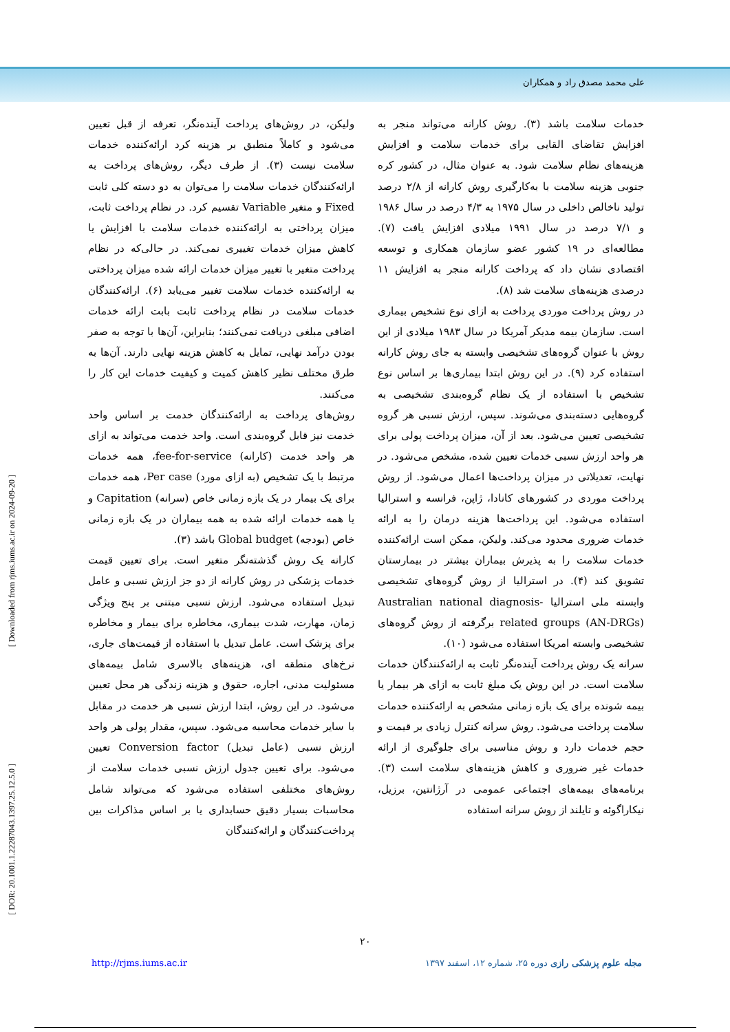علی محمد مصدق راد و همکاران
ولیکن، در روش‌های پرداخت آینده‌نگر، تعرفه از قبل تعیین می‌شود و کاملاً منطبق بر هزینه کرد ارائه‌کننده خدمات سلامت نیست (۳). از طرف دیگر، روش‌های پرداخت به ارائه‌کنندگان خدمات سلامت را می‌توان به دو دسته کلی ثابت Fixed و متغیر Variable تقسیم کرد. در نظام پرداخت ثابت، میزان پرداختی به ارائه‌کننده خدمات سلامت با افزایش یا کاهش میزان خدمات تغییری نمی‌کند. در حالی‌که در نظام پرداخت متغیر با تغییر میزان خدمات ارائه شده میزان پرداختی به ارائه‌کننده خدمات سلامت تغییر می‌یابد (۶). ارائه‌کنندگان خدمات سلامت در نظام پرداخت ثابت بابت ارائه خدمات اضافی مبلغی دریافت نمی‌کنند؛ بنابراین، آن‌ها با توجه به صفر بودن درآمد نهایی، تمایل به کاهش هزینه نهایی دارند. آن‌ها به طرق مختلف نظیر کاهش کمیت و کیفیت خدمات این کار را می‌کنند.
روش‌های پرداخت به ارائه‌کنندگان خدمت بر اساس واحد خدمت نیز قابل گروه‌بندی است. واحد خدمت می‌تواند به ازای هر واحد خدمت (کارانه) fee-for-service، همه خدمات مرتبط با یک تشخیص (به ازای مورد) Per case، همه خدمات برای یک بیمار در یک بازه زمانی خاص (سرانه) Capitation و یا همه خدمات ارائه شده به همه بیماران در یک بازه زمانی خاص (بودجه) Global budget باشد (۳).
کارانه یک روش گذشته‌نگر متغیر است. برای تعیین قیمت خدمات پزشکی در روش کارانه از دو جز ارزش نسبی و عامل تبدیل استفاده می‌شود. ارزش نسبی مبتنی بر پنج ویژگی زمان، مهارت، شدت بیماری، مخاطره برای بیمار و مخاطره برای پزشک است. عامل تبدیل با استفاده از قیمت‌های جاری، نرخ‌های منطقه ای، هزینه‌های بالاسری شامل بیمه‌های مسئولیت مدنی، اجاره، حقوق و هزینه زندگی هر محل تعیین می‌شود. در این روش، ابتدا ارزش نسبی هر خدمت در مقابل با سایر خدمات محاسبه می‌شود. سپس، مقدار پولی هر واحد ارزش نسبی (عامل تبدیل) Conversion factor تعیین می‌شود. برای تعیین جدول ارزش نسبی خدمات سلامت از روش‌های مختلفی استفاده می‌شود که می‌تواند شامل محاسبات بسیار دقیق حسابداری یا بر اساس مذاکرات بین پرداخت‌کنندگان و ارائه‌کنندگان
خدمات سلامت باشد (۳). روش کارانه می‌تواند منجر به افزایش تقاضای القایی برای خدمات سلامت و افزایش هزینه‌های نظام سلامت شود. به عنوان مثال، در کشور کره جنوبی هزینه سلامت با به‌کارگیری روش کارانه از ۲/۸ درصد تولید ناخالص داخلی در سال ۱۹۷۵ به ۴/۳ درصد در سال ۱۹۸۶ و ۷/۱ درصد در سال ۱۹۹۱ میلادی افزایش یافت (۷). مطالعه‌ای در ۱۹ کشور عضو سازمان همکاری و توسعه اقتصادی نشان داد که پرداخت کارانه منجر به افزایش ۱۱ درصدی هزینه‌های سلامت شد (۸).
در روش پرداخت موردی پرداخت به ازای نوع تشخیص بیماری است. سازمان بیمه مدیکر آمریکا در سال ۱۹۸۳ میلادی از این روش با عنوان گروه‌های تشخیصی وابسته به جای روش کارانه استفاده کرد (۹). در این روش ابتدا بیماری‌ها بر اساس نوع تشخیص با استفاده از یک نظام گروه‌بندی تشخیصی به گروه‌هایی دسته‌بندی می‌شوند. سپس، ارزش نسبی هر گروه تشخیصی تعیین می‌شود. بعد از آن، میزان پرداخت پولی برای هر واحد ارزش نسبی خدمات تعیین شده، مشخص می‌شود. در نهایت، تعدیلاتی در میزان پرداخت‌ها اعمال می‌شود. از روش پرداخت موردی در کشورهای کانادا، ژاپن، فرانسه و استرالیا استفاده می‌شود. این پرداخت‌ها هزینه درمان را به ارائه خدمات ضروری محدود می‌کند. ولیکن، ممکن است ارائه‌کننده خدمات سلامت را به پذیرش بیماران بیشتر در بیمارستان تشویق کند (۴). در استرالیا از روش گروه‌های تشخیصی وابسته ملی استرالیا Australian national diagnosis-related groups (AN-DRGs) برگرفته از روش گروه‌های تشخیصی وابسته امریکا استفاده می‌شود (۱۰).
سرانه یک روش پرداخت آینده‌نگر ثابت به ارائه‌کنندگان خدمات سلامت است. در این روش یک مبلغ ثابت به ازای هر بیمار یا بیمه شونده برای یک بازه زمانی مشخص به ارائه‌کننده خدمات سلامت پرداخت می‌شود. روش سرانه کنترل زیادی بر قیمت و حجم خدمات دارد و روش مناسبی برای جلوگیری از ارائه خدمات غیر ضروری و کاهش هزینه‌های سلامت است (۳). برنامه‌های بیمه‌های اجتماعی عمومی در آرژانتین، برزیل، نیکاراگوئه و تایلند از روش سرانه استفاده
۲۰
مجله علوم پزشکی رازی دوره ۲۵، شماره ۱۲، اسفند ۱۳۹۷ http://rjms.iums.ac.ir
[ Downloaded from rjms.iums.ac.ir on 2024-09-20 ]
[ DOR: 20.1001.1.22287043.1397.25.12.5.0 ]